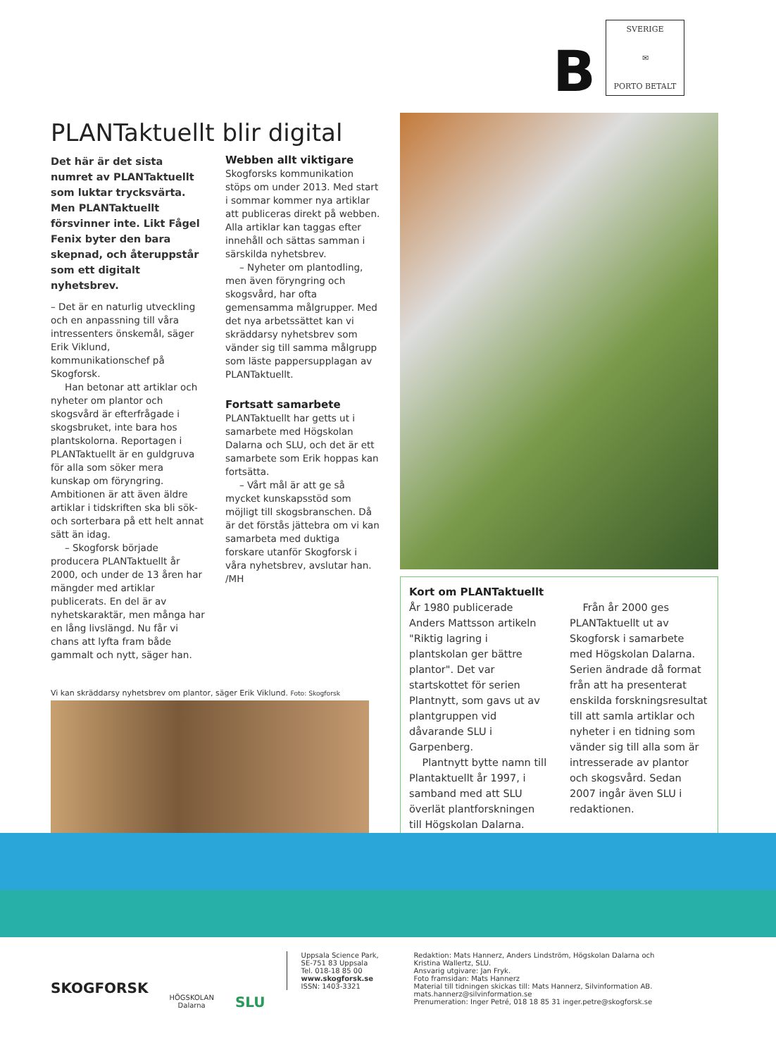B
SVERIGE
✉
PORTO BETALT
PLANTaktuellt blir digital
Det här är det sista numret av PLANTaktuellt som luktar trycksvärta. Men PLANTaktuellt försvinner inte. Likt Fågel Fenix byter den bara skepnad, och återuppstår som ett digitalt nyhetsbrev.
– Det är en naturlig utveckling och en anpassning till våra intressenters önskemål, säger Erik Viklund, kommunikationschef på Skogforsk.
Han betonar att artiklar och nyheter om plantor och skogsvård är efterfrågade i skogsbruket, inte bara hos plantskolorna. Reportagen i PLANTaktuellt är en guldgruva för alla som söker mera kunskap om föryngring. Ambitionen är att även äldre artiklar i tidskriften ska bli sök- och sorterbara på ett helt annat sätt än idag.
– Skogforsk började producera PLANTaktuellt år 2000, och under de 13 åren har mängder med artiklar publicerats. En del är av nyhetskaraktär, men många har en lång livslängd. Nu får vi chans att lyfta fram både gammalt och nytt, säger han.
Webben allt viktigare
Skogforsks kommunikation stöps om under 2013. Med start i sommar kommer nya artiklar att publiceras direkt på webben. Alla artiklar kan taggas efter innehåll och sättas samman i särskilda nyhetsbrev.
– Nyheter om plantodling, men även föryngring och skogsvård, har ofta gemensamma målgrupper. Med det nya arbetssättet kan vi skräddarsy nyhetsbrev som vänder sig till samma målgrupp som läste pappersupplagan av PLANTaktuellt.
Fortsatt samarbete
PLANTaktuellt har getts ut i samarbete med Högskolan Dalarna och SLU, och det är ett samarbete som Erik hoppas kan fortsätta.
– Vårt mål är att ge så mycket kunskapsstöd som möjligt till skogsbranschen. Då är det förstås jättebra om vi kan samarbeta med duktiga forskare utanför Skogforsk i våra nyhetsbrev, avslutar han.
/MH
Vi kan skräddarsy nyhetsbrev om plantor, säger Erik Viklund. Foto: Skogforsk
Kort om PLANTaktuellt
År 1980 publicerade Anders Mattsson artikeln "Riktig lagring i plantskolan ger bättre plantor". Det var startskottet för serien Plantnytt, som gavs ut av plantgruppen vid dåvarande SLU i Garpenberg.
Plantnytt bytte namn till Plantaktuellt år 1997, i samband med att SLU överlät plantforskningen till Högskolan Dalarna.
Från år 2000 ges PLANTaktuellt ut av Skogforsk i samarbete med Högskolan Dalarna. Serien ändrade då format från att ha presenterat enskilda forskningsresultat till att samla artiklar och nyheter i en tidning som vänder sig till alla som är intresserade av plantor och skogsvård. Sedan 2007 ingår även SLU i redaktionen.
SKOGFORSK
HÖGSKOLAN
Dalarna
SLU
Uppsala Science Park,
SE-751 83 Uppsala
Tel. 018-18 85 00
www.skogforsk.se
ISSN: 1403-3321
Redaktion: Mats Hannerz, Anders Lindström, Högskolan Dalarna och Kristina Wallertz, SLU.
Ansvarig utgivare: Jan Fryk.
Foto framsidan: Mats Hannerz
Material till tidningen skickas till: Mats Hannerz, Silvinformation AB. mats.hannerz@silvinformation.se
Prenumeration: Inger Petré, 018 18 85 31 inger.petre@skogforsk.se